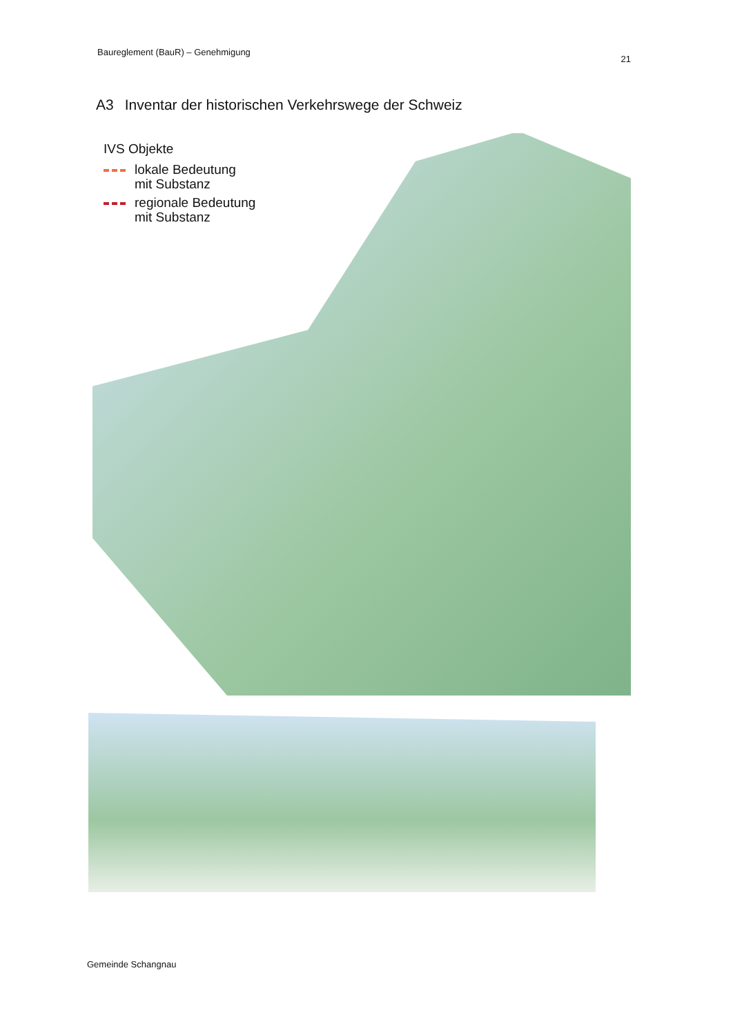Baureglement (BauR) – Genehmigung 21
A3 Inventar der historischen Verkehrswege der Schweiz
IVS Objekte
lokale Bedeutung
mit Substanz
regionale Bedeutung
mit Substanz
Gemeinde Schangnau